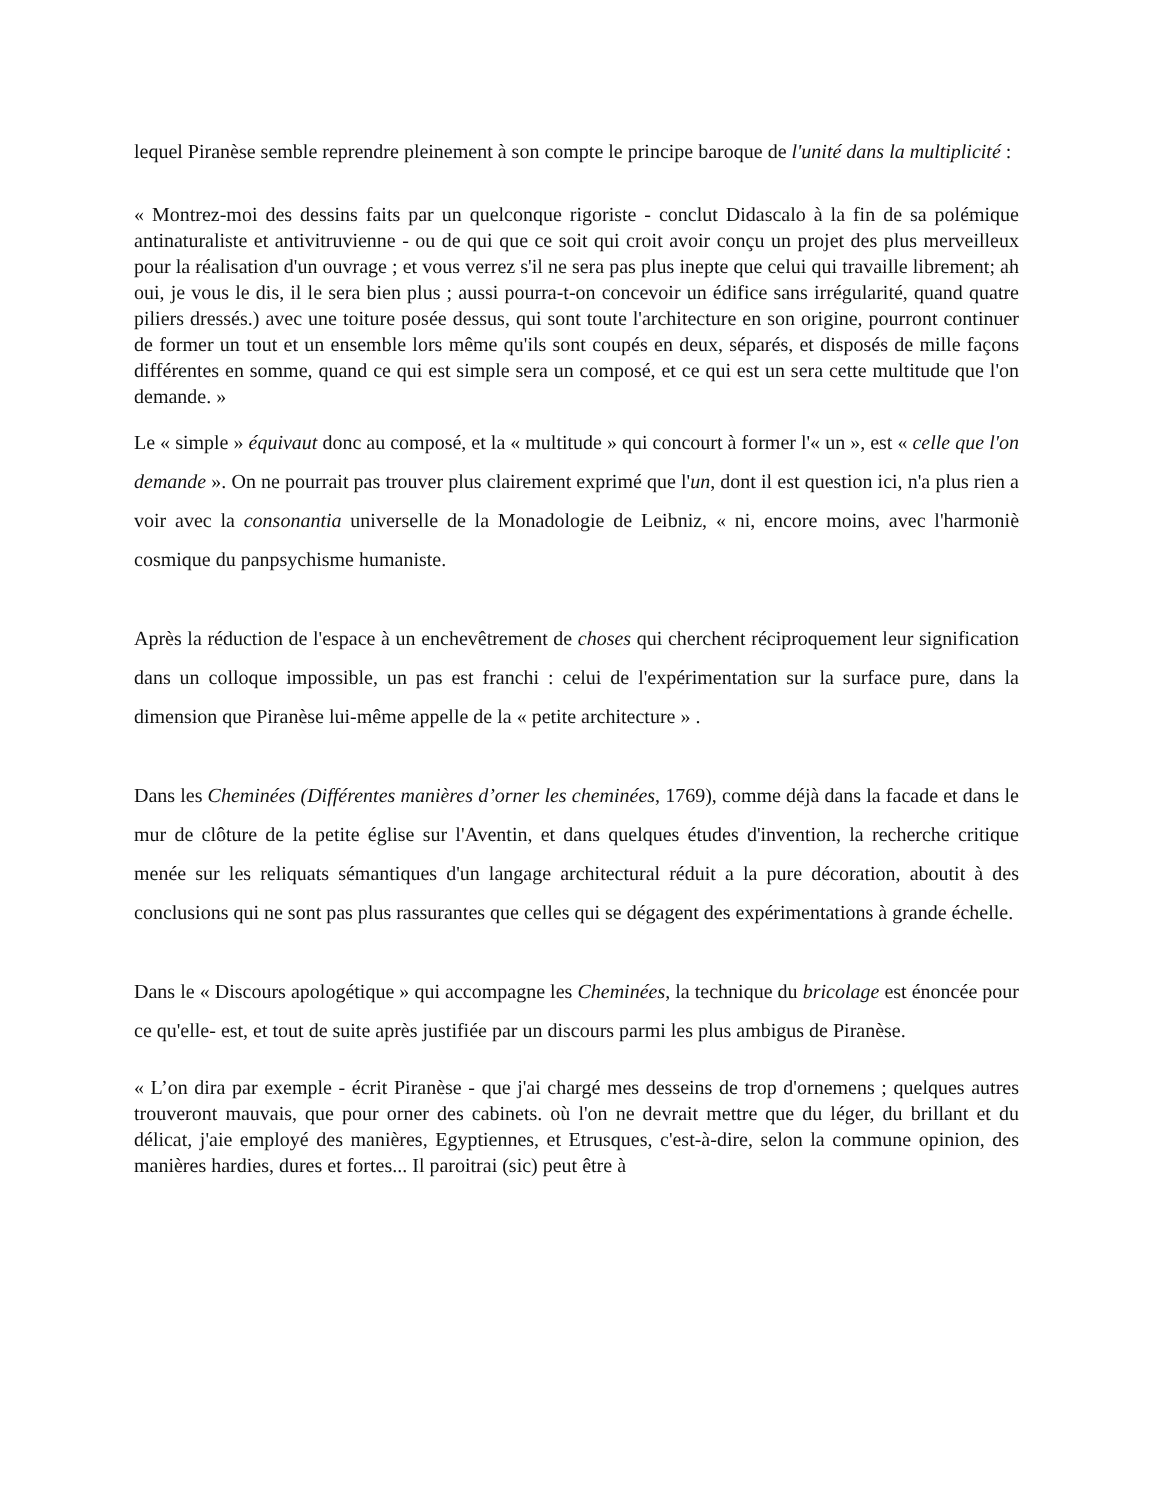lequel Piranèse semble reprendre pleinement à son compte le principe baroque de l'unité dans la multiplicité :
« Montrez-moi des dessins faits par un quelconque rigoriste - conclut Didascalo à la fin de sa polémique antinaturaliste et antivitruvienne - ou de qui que ce soit qui croit avoir conçu un projet des plus merveilleux pour la réalisation d'un ouvrage ; et vous verrez s'il ne sera pas plus inepte que celui qui travaille librement; ah oui, je vous le dis, il le sera bien plus ; aussi pourra-t-on concevoir un édifice sans irrégularité, quand quatre piliers dressés.) avec une toiture posée dessus, qui sont toute l'architecture en son origine, pourront continuer de former un tout et un ensemble lors même qu'ils sont coupés en deux, séparés, et disposés de mille façons différentes en somme, quand ce qui est simple sera un composé, et ce qui est un sera cette multitude que l'on demande. »
Le « simple » équivaut donc au composé, et la « multitude » qui concourt à former l'« un », est « celle que l'on demande ». On ne pourrait pas trouver plus clairement exprimé que l'un, dont il est question ici, n'a plus rien a voir avec la consonantia universelle de la Monadologie de Leibniz, « ni, encore moins, avec l'harmoniè cosmique du panpsychisme humaniste.
Après la réduction de l'espace à un enchevêtrement de choses qui cherchent réciproquement leur signification dans un colloque impossible, un pas est franchi : celui de l'expérimentation sur la surface pure, dans la dimension que Piranèse lui-même appelle de la « petite architecture » .
Dans les Cheminées (Différentes manières d’orner les cheminées, 1769), comme déjà dans la facade et dans le mur de clôture de la petite église sur l'Aventin, et dans quelques études d'invention, la recherche critique menée sur les reliquats sémantiques d'un langage architectural réduit a la pure décoration, aboutit à des conclusions qui ne sont pas plus rassurantes que celles qui se dégagent des expérimentations à grande échelle.
Dans le « Discours apologétique » qui accompagne les Cheminées, la technique du bricolage est énoncée pour ce qu'elle- est, et tout de suite après justifiée par un discours parmi les plus ambigus de Piranèse.
« L’on dira par exemple - écrit Piranèse - que j'ai chargé mes desseins de trop d'ornemens ; quelques autres trouveront mauvais, que pour orner des cabinets. où l'on ne devrait mettre que du léger, du brillant et du délicat, j'aie employé des manières, Egyptiennes, et Etrusques, c'est-à-dire, selon la commune opinion, des manières hardies, dures et fortes... Il paroitrai (sic) peut être à